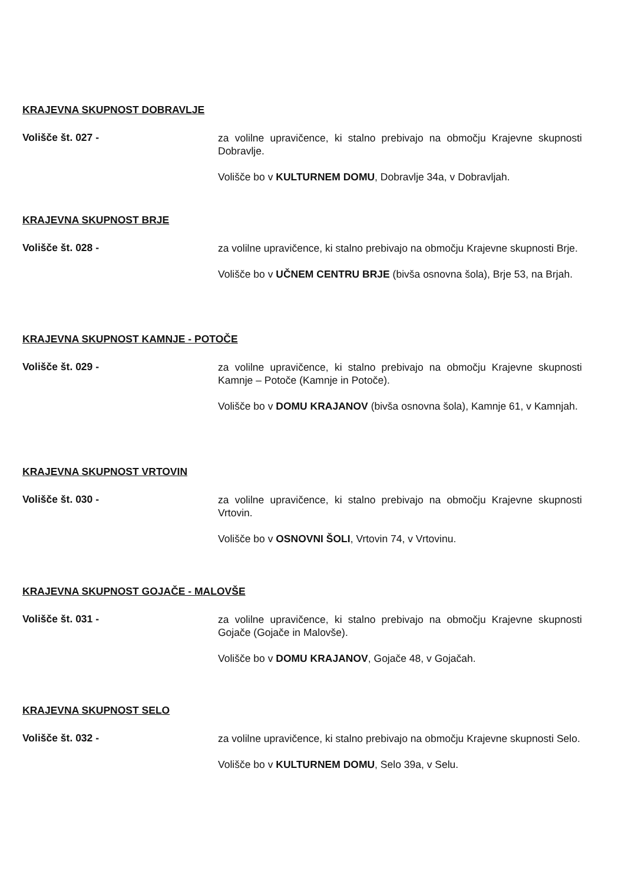KRAJEVNA SKUPNOST DOBRAVLJE
Volišče št. 027 -
za volilne upravičence, ki stalno prebivajo na območju Krajevne skupnosti Dobravlje.
Volišče bo v KULTURNEM DOMU, Dobravlje 34a, v Dobravljah.
KRAJEVNA SKUPNOST BRJE
Volišče št. 028 -
za volilne upravičence, ki stalno prebivajo na območju Krajevne skupnosti Brje.
Volišče bo v UČNEM CENTRU BRJE (bivša osnovna šola), Brje 53, na Brjah.
KRAJEVNA SKUPNOST KAMNJE - POTOČE
Volišče št. 029 -
za volilne upravičence, ki stalno prebivajo na območju Krajevne skupnosti Kamnje – Potoče (Kamnje in Potoče).
Volišče bo v DOMU KRAJANOV (bivša osnovna šola), Kamnje 61, v Kamnjah.
KRAJEVNA SKUPNOST VRTOVIN
Volišče št. 030 -
za volilne upravičence, ki stalno prebivajo na območju Krajevne skupnosti Vrtovin.
Volišče bo v OSNOVNI ŠOLI, Vrtovin 74, v Vrtovinu.
KRAJEVNA SKUPNOST GOJAČE - MALOVŠE
Volišče št. 031 -
za volilne upravičence, ki stalno prebivajo na območju Krajevne skupnosti Gojače (Gojače in Malovše).
Volišče bo v DOMU KRAJANOV, Gojače 48, v Gojačah.
KRAJEVNA SKUPNOST SELO
Volišče št. 032 -
za volilne upravičence, ki stalno prebivajo na območju Krajevne skupnosti Selo.
Volišče bo v KULTURNEM DOMU, Selo 39a, v Selu.